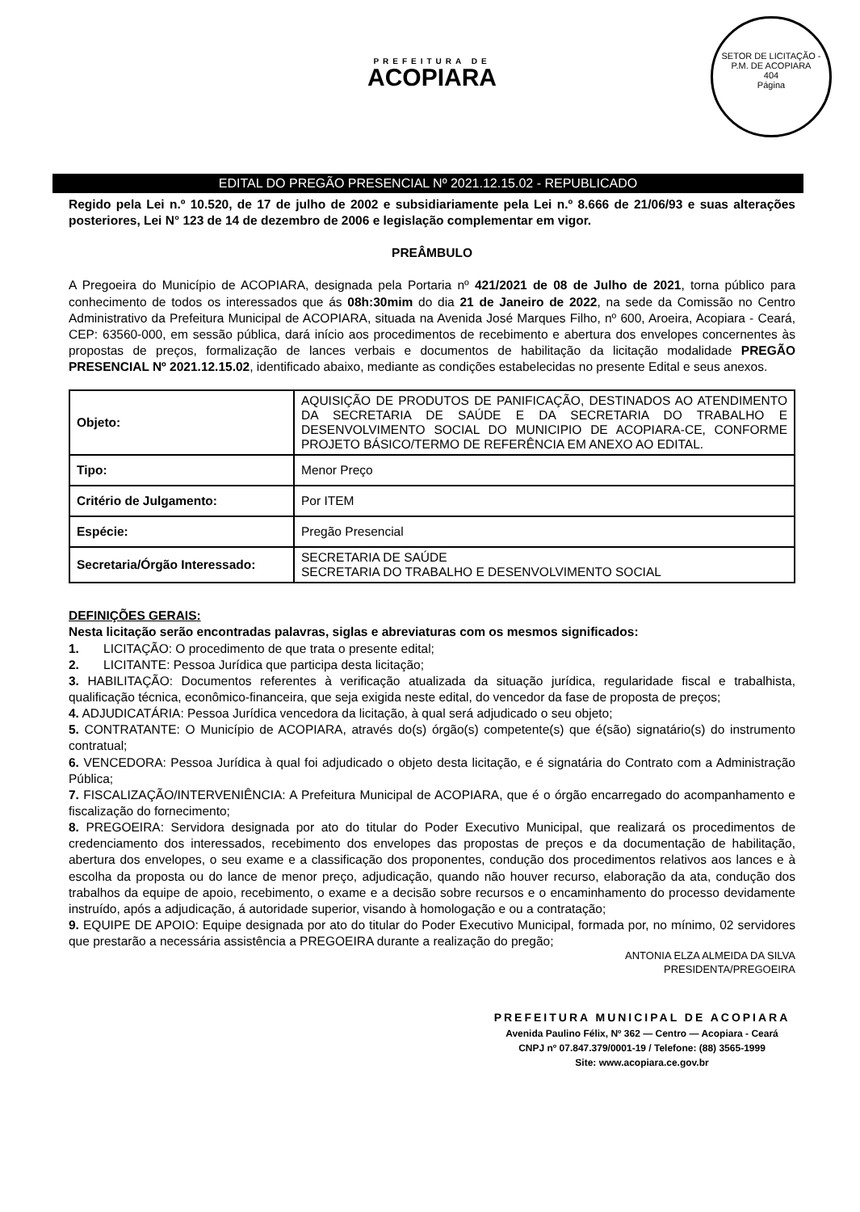SETOR DE LICITAÇÃO - P.M. DE ACOPIARA
404
Página
PREFEITURA DE
ACOPIARA
EDITAL DO PREGÃO PRESENCIAL Nº 2021.12.15.02 - REPUBLICADO
Regido pela Lei n.º 10.520, de 17 de julho de 2002 e subsidiariamente pela Lei n.º 8.666 de 21/06/93 e suas alterações posteriores, Lei N° 123 de 14 de dezembro de 2006 e legislação complementar em vigor.
PREÂMBULO
A Pregoeira do Município de ACOPIARA, designada pela Portaria nº 421/2021 de 08 de Julho de 2021, torna público para conhecimento de todos os interessados que ás 08h:30mim do dia 21 de Janeiro de 2022, na sede da Comissão no Centro Administrativo da Prefeitura Municipal de ACOPIARA, situada na Avenida José Marques Filho, nº 600, Aroeira, Acopiara - Ceará, CEP: 63560-000, em sessão pública, dará início aos procedimentos de recebimento e abertura dos envelopes concernentes às propostas de preços, formalização de lances verbais e documentos de habilitação da licitação modalidade PREGÃO PRESENCIAL Nº 2021.12.15.02, identificado abaixo, mediante as condições estabelecidas no presente Edital e seus anexos.
| Objeto: | AQUISIÇÃO DE PRODUTOS DE PANIFICAÇÃO, DESTINADOS AO ATENDIMENTO DA SECRETARIA DE SAÚDE E DA SECRETARIA DO TRABALHO E DESENVOLVIMENTO SOCIAL DO MUNICIPIO DE ACOPIARA-CE, CONFORME PROJETO BÁSICO/TERMO DE REFERÊNCIA EM ANEXO AO EDITAL. |
| Tipo: | Menor Preço |
| Critério de Julgamento: | Por ITEM |
| Espécie: | Pregão Presencial |
| Secretaria/Órgão Interessado: | SECRETARIA DE SAÚDE SECRETARIA DO TRABALHO E DESENVOLVIMENTO SOCIAL |
DEFINIÇÕES GERAIS:
Nesta licitação serão encontradas palavras, siglas e abreviaturas com os mesmos significados:
1. LICITAÇÃO: O procedimento de que trata o presente edital;
2. LICITANTE: Pessoa Jurídica que participa desta licitação;
3. HABILITAÇÃO: Documentos referentes à verificação atualizada da situação jurídica, regularidade fiscal e trabalhista, qualificação técnica, econômico-financeira, que seja exigida neste edital, do vencedor da fase de proposta de preços;
4. ADJUDICATÁRIA: Pessoa Jurídica vencedora da licitação, à qual será adjudicado o seu objeto;
5. CONTRATANTE: O Município de ACOPIARA, através do(s) órgão(s) competente(s) que é(são) signatário(s) do instrumento contratual;
6. VENCEDORA: Pessoa Jurídica à qual foi adjudicado o objeto desta licitação, e é signatária do Contrato com a Administração Pública;
7. FISCALIZAÇÃO/INTERVENIÊNCIA: A Prefeitura Municipal de ACOPIARA, que é o órgão encarregado do acompanhamento e fiscalização do fornecimento;
8. PREGOEIRA: Servidora designada por ato do titular do Poder Executivo Municipal, que realizará os procedimentos de credenciamento dos interessados, recebimento dos envelopes das propostas de preços e da documentação de habilitação, abertura dos envelopes, o seu exame e a classificação dos proponentes, condução dos procedimentos relativos aos lances e à escolha da proposta ou do lance de menor preço, adjudicação, quando não houver recurso, elaboração da ata, condução dos trabalhos da equipe de apoio, recebimento, o exame e a decisão sobre recursos e o encaminhamento do processo devidamente instruído, após a adjudicação, á autoridade superior, visando à homologação e ou a contratação;
9. EQUIPE DE APOIO: Equipe designada por ato do titular do Poder Executivo Municipal, formada por, no mínimo, 02 servidores que prestarão a necessária assistência a PREGOEIRA durante a realização do pregão;
ANTONIA ELZA ALMEIDA DA SILVA
PRESIDENTA/PREGOEIRA
PREFEITURA MUNICIPAL DE ACOPIARA
Avenida Paulino Félix, Nº 362 — Centro — Acopiara - Ceará
CNPJ nº 07.847.379/0001-19 / Telefone: (88) 3565-1999
Site: www.acopiara.ce.gov.br